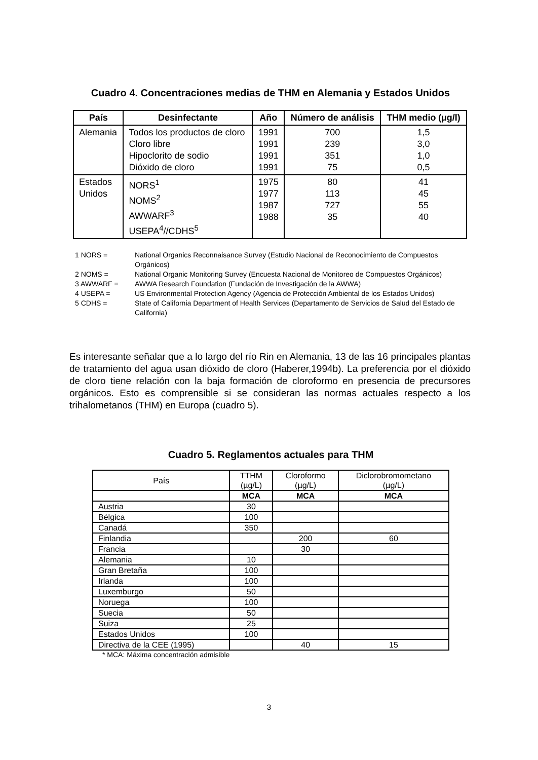Cuadro 4. Concentraciones medias de THM en Alemania y Estados Unidos
| País | Desinfectante | Año | Número de análisis | THM medio (µg/l) |
| --- | --- | --- | --- | --- |
| Alemania | Todos los productos de cloro Cloro libre Hipoclorito de sodio Dióxido de cloro | 1991 1991 1991 1991 | 700 239 351 75 | 1,5 3,0 1,0 0,5 |
| Estados Unidos | NORS<sup>1</sup> NOMS<sup>2</sup> AWWARF<sup>3</sup> USEPA<sup>4</sup>//CDHS<sup>5</sup> | 1975 1977 1987 1988 | 80 113 727 35 | 41 45 55 40 |
1 NORS = National Organics Reconnaisance Survey (Estudio Nacional de Reconocimiento de Compuestos Orgánicos)
2 NOMS = National Organic Monitoring Survey (Encuesta Nacional de Monitoreo de Compuestos Orgánicos)
3 AWWARF = AWWA Research Foundation (Fundación de Investigación de la AWWA)
4 USEPA = US Environmental Protection Agency (Agencia de Protección Ambiental de los Estados Unidos)
5 CDHS = State of California Department of Health Services (Departamento de Servicios de Salud del Estado de California)
Es interesante señalar que a lo largo del río Rin en Alemania, 13 de las 16 principales plantas de tratamiento del agua usan dióxido de cloro (Haberer,1994b). La preferencia por el dióxido de cloro tiene relación con la baja formación de cloroformo en presencia de precursores orgánicos. Esto es comprensible si se consideran las normas actuales respecto a los trihalometanos (THM) en Europa (cuadro 5).
Cuadro 5. Reglamentos actuales para THM
| País | TTHM (µg/L) | Cloroformo (µg/L) | Diclorobromometano (µg/L) |
| | MCA | MCA | MCA |
| Austria | 30 | | |
| Bélgica | 100 | | |
| Canadá | 350 | | |
| Finlandia | | 200 | 60 |
| Francia | | 30 | |
| Alemania | 10 | | |
| Gran Bretaña | 100 | | |
| Irlanda | 100 | | |
| Luxemburgo | 50 | | |
| Noruega | 100 | | |
| Suecia | 50 | | |
| Suiza | 25 | | |
| Estados Unidos | 100 | | |
| Directiva de la CEE (1995) | | 40 | 15 |
* MCA: Máxima concentración admisible
3